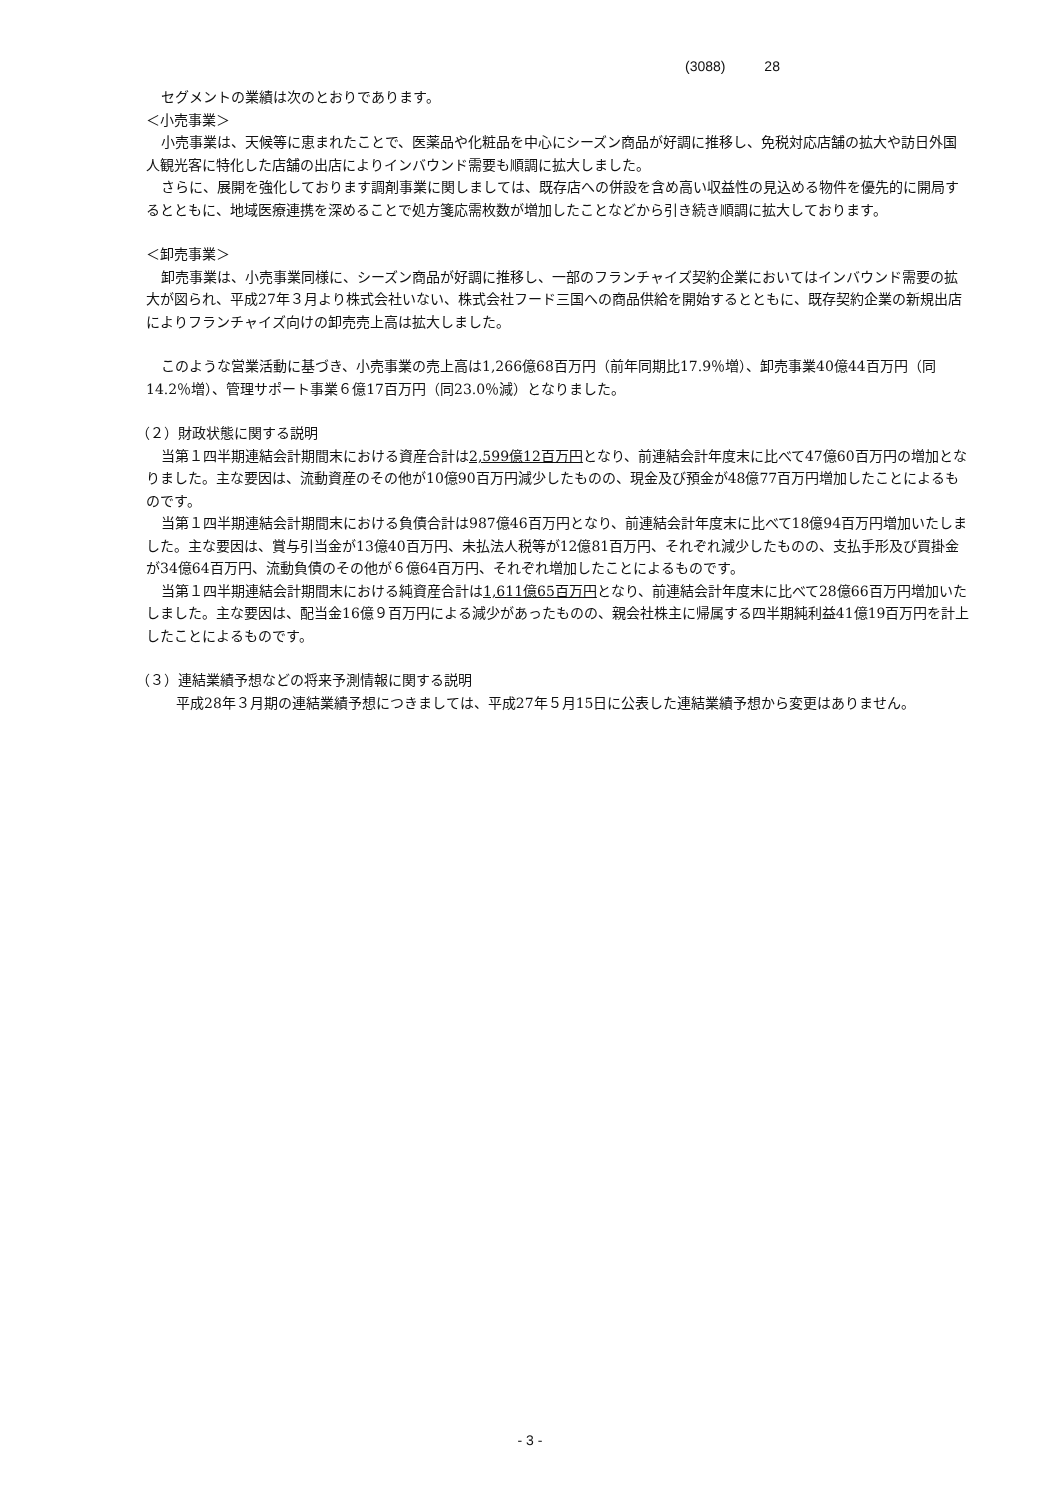(3088) 28
セグメントの業績は次のとおりであります。
＜小売事業＞
小売事業は、天候等に恵まれたことで、医薬品や化粧品を中心にシーズン商品が好調に推移し、免税対応店舗の拡大や訪日外国人観光客に特化した店舗の出店によりインバウンド需要も順調に拡大しました。
さらに、展開を強化しております調剤事業に関しましては、既存店への併設を含め高い収益性の見込める物件を優先的に開局するとともに、地域医療連携を深めることで処方箋応需枚数が増加したことなどから引き続き順調に拡大しております。
＜卸売事業＞
卸売事業は、小売事業同様に、シーズン商品が好調に推移し、一部のフランチャイズ契約企業においてはインバウンド需要の拡大が図られ、平成27年３月より株式会社いない、株式会社フード三国への商品供給を開始するとともに、既存契約企業の新規出店によりフランチャイズ向けの卸売売上高は拡大しました。
このような営業活動に基づき、小売事業の売上高は1,266億68百万円（前年同期比17.9％増）、卸売事業40億44百万円（同14.2％増）、管理サポート事業６億17百万円（同23.0％減）となりました。
（２）財政状態に関する説明
当第１四半期連結会計期間末における資産合計は2,599億12百万円となり、前連結会計年度末に比べて47億60百万円の増加となりました。主な要因は、流動資産のその他が10億90百万円減少したものの、現金及び預金が48億77百万円増加したことによるものです。
当第１四半期連結会計期間末における負債合計は987億46百万円となり、前連結会計年度末に比べて18億94百万円増加いたしました。主な要因は、賞与引当金が13億40百万円、未払法人税等が12億81百万円、それぞれ減少したものの、支払手形及び買掛金が34億64百万円、流動負債のその他が６億64百万円、それぞれ増加したことによるものです。
当第１四半期連結会計期間末における純資産合計は1,611億65百万円となり、前連結会計年度末に比べて28億66百万円増加いたしました。主な要因は、配当金16億９百万円による減少があったものの、親会社株主に帰属する四半期純利益41億19百万円を計上したことによるものです。
（３）連結業績予想などの将来予測情報に関する説明
平成28年３月期の連結業績予想につきましては、平成27年５月15日に公表した連結業績予想から変更はありません。
- 3 -